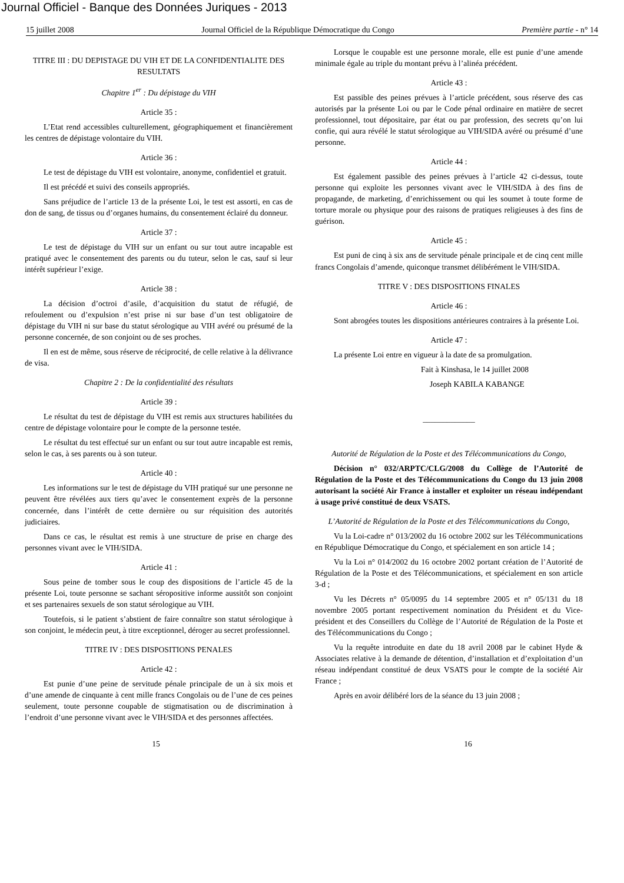Journal Officiel - Banque des Données Juriques - 2013
15 juillet 2008 Journal Officiel de la République Démocratique du Congo Première partie - n° 14
TITRE III : DU DEPISTAGE DU VIH ET DE LA CONFIDENTIALITE DES RESULTATS
Chapitre 1<sup>er</sup> : Du dépistage du VIH
Article 35 :
L’Etat rend accessibles culturellement, géographiquement et financièrement les centres de dépistage volontaire du VIH.
Article 36 :
Le test de dépistage du VIH est volontaire, anonyme, confidentiel et gratuit.
Il est précédé et suivi des conseils appropriés.
Sans préjudice de l’article 13 de la présente Loi, le test est assorti, en cas de don de sang, de tissus ou d’organes humains, du consentement éclairé du donneur.
Article 37 :
Le test de dépistage du VIH sur un enfant ou sur tout autre incapable est pratiqué avec le consentement des parents ou du tuteur, selon le cas, sauf si leur intérêt supérieur l’exige.
Article 38 :
La décision d’octroi d’asile, d’acquisition du statut de réfugié, de refoulement ou d’expulsion n’est prise ni sur base d’un test obligatoire de dépistage du VIH ni sur base du statut sérologique au VIH avéré ou présumé de la personne concernée, de son conjoint ou de ses proches.
Il en est de même, sous réserve de réciprocité, de celle relative à la délivrance de visa.
Chapitre 2 : De la confidentialité des résultats
Article 39 :
Le résultat du test de dépistage du VIH est remis aux structures habilitées du centre de dépistage volontaire pour le compte de la personne testée.
Le résultat du test effectué sur un enfant ou sur tout autre incapable est remis, selon le cas, à ses parents ou à son tuteur.
Article 40 :
Les informations sur le test de dépistage du VIH pratiqué sur une personne ne peuvent être révélées aux tiers qu’avec le consentement exprès de la personne concernée, dans l’intérêt de cette dernière ou sur réquisition des autorités judiciaires.
Dans ce cas, le résultat est remis à une structure de prise en charge des personnes vivant avec le VIH/SIDA.
Article 41 :
Sous peine de tomber sous le coup des dispositions de l’article 45 de la présente Loi, toute personne se sachant séropositive informe aussitôt son conjoint et ses partenaires sexuels de son statut sérologique au VIH.
Toutefois, si le patient s’abstient de faire connaître son statut sérologique à son conjoint, le médecin peut, à titre exceptionnel, déroger au secret professionnel.
TITRE IV : DES DISPOSITIONS PENALES
Article 42 :
Est punie d’une peine de servitude pénale principale de un à six mois et d’une amende de cinquante à cent mille francs Congolais ou de l’une de ces peines seulement, toute personne coupable de stigmatisation ou de discrimination à l’endroit d’une personne vivant avec le VIH/SIDA et des personnes affectées.
Lorsque le coupable est une personne morale, elle est punie d’une amende minimale égale au triple du montant prévu à l’alinéa précédent.
Article 43 :
Est passible des peines prévues à l’article précédent, sous réserve des cas autorisés par la présente Loi ou par le Code pénal ordinaire en matière de secret professionnel, tout dépositaire, par état ou par profession, des secrets qu’on lui confie, qui aura révélé le statut sérologique au VIH/SIDA avéré ou présumé d’une personne.
Article 44 :
Est également passible des peines prévues à l’article 42 ci-dessus, toute personne qui exploite les personnes vivant avec le VIH/SIDA à des fins de propagande, de marketing, d’enrichissement ou qui les soumet à toute forme de torture morale ou physique pour des raisons de pratiques religieuses à des fins de guérison.
Article 45 :
Est puni de cinq à six ans de servitude pénale principale et de cinq cent mille francs Congolais d’amende, quiconque transmet délibérément le VIH/SIDA.
TITRE V : DES DISPOSITIONS FINALES
Article 46 :
Sont abrogées toutes les dispositions antérieures contraires à la présente Loi.
Article 47 :
La présente Loi entre en vigueur à la date de sa promulgation.
Fait à Kinshasa, le 14 juillet 2008
Joseph KABILA KABANGE
_____________
Autorité de Régulation de la Poste et des Télécommunications du Congo,
Décision n° 032/ARPTC/CLG/2008 du Collège de l’Autorité de Régulation de la Poste et des Télécommunications du Congo du 13 juin 2008 autorisant la société Air France à installer et exploiter un réseau indépendant à usage privé constitué de deux VSATS.
L’Autorité de Régulation de la Poste et des Télécommunications du Congo,
Vu la Loi-cadre n° 013/2002 du 16 octobre 2002 sur les Télécommunications en République Démocratique du Congo, et spécialement en son article 14 ;
Vu la Loi n° 014/2002 du 16 octobre 2002 portant création de l’Autorité de Régulation de la Poste et des Télécommunications, et spécialement en son article 3-d ;
Vu les Décrets n° 05/0095 du 14 septembre 2005 et n° 05/131 du 18 novembre 2005 portant respectivement nomination du Président et du Vice-président et des Conseillers du Collège de l’Autorité de Régulation de la Poste et des Télécommunications du Congo ;
Vu la requête introduite en date du 18 avril 2008 par le cabinet Hyde & Associates relative à la demande de détention, d’installation et d’exploitation d’un réseau indépendant constitué de deux VSATS pour le compte de la société Air France ;
Après en avoir délibéré lors de la séance du 13 juin 2008 ;
15 16